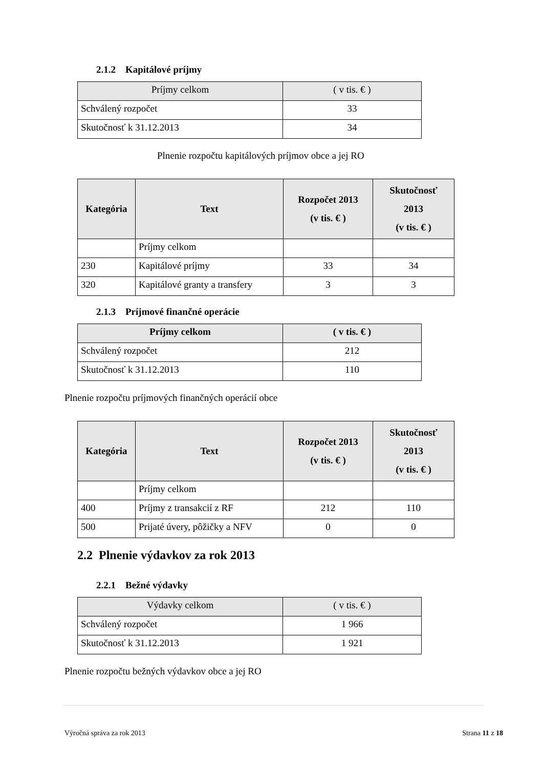2.1.2 Kapitálové príjmy
| Príjmy celkom | ( v tis. € ) |
| Schválený rozpočet | 33 |
| Skutočnosť k 31.12.2013 | 34 |
Plnenie rozpočtu kapitálových príjmov obce a jej RO
| Kategória | Text | Rozpočet 2013 (v tis. € ) | Skutočnosť 2013 (v tis. € ) |
| --- | --- | --- | --- |
| | Príjmy celkom | | |
| 230 | Kapitálové príjmy | 33 | 34 |
| 320 | Kapitálové granty a transfery | 3 | 3 |
2.1.3 Príjmové finančné operácie
| Príjmy celkom | ( v tis. € ) |
| Schválený rozpočet | 212 |
| Skutočnosť k 31.12.2013 | 110 |
Plnenie rozpočtu príjmových finančných operácií obce
| Kategória | Text | Rozpočet 2013 (v tis. € ) | Skutočnosť 2013 (v tis. € ) |
| --- | --- | --- | --- |
| | Príjmy celkom | | |
| 400 | Príjmy z transakcií z RF | 212 | 110 |
| 500 | Prijaté úvery, pôžičky a NFV | 0 | 0 |
2.2 Plnenie výdavkov za rok 2013
2.2.1 Bežné výdavky
| Výdavky celkom | ( v tis. € ) |
| Schválený rozpočet | 1 966 |
| Skutočnosť k 31.12.2013 | 1 921 |
Plnenie rozpočtu bežných výdavkov obce a jej RO
Výročná správa za rok 2013 Strana 11 z 18